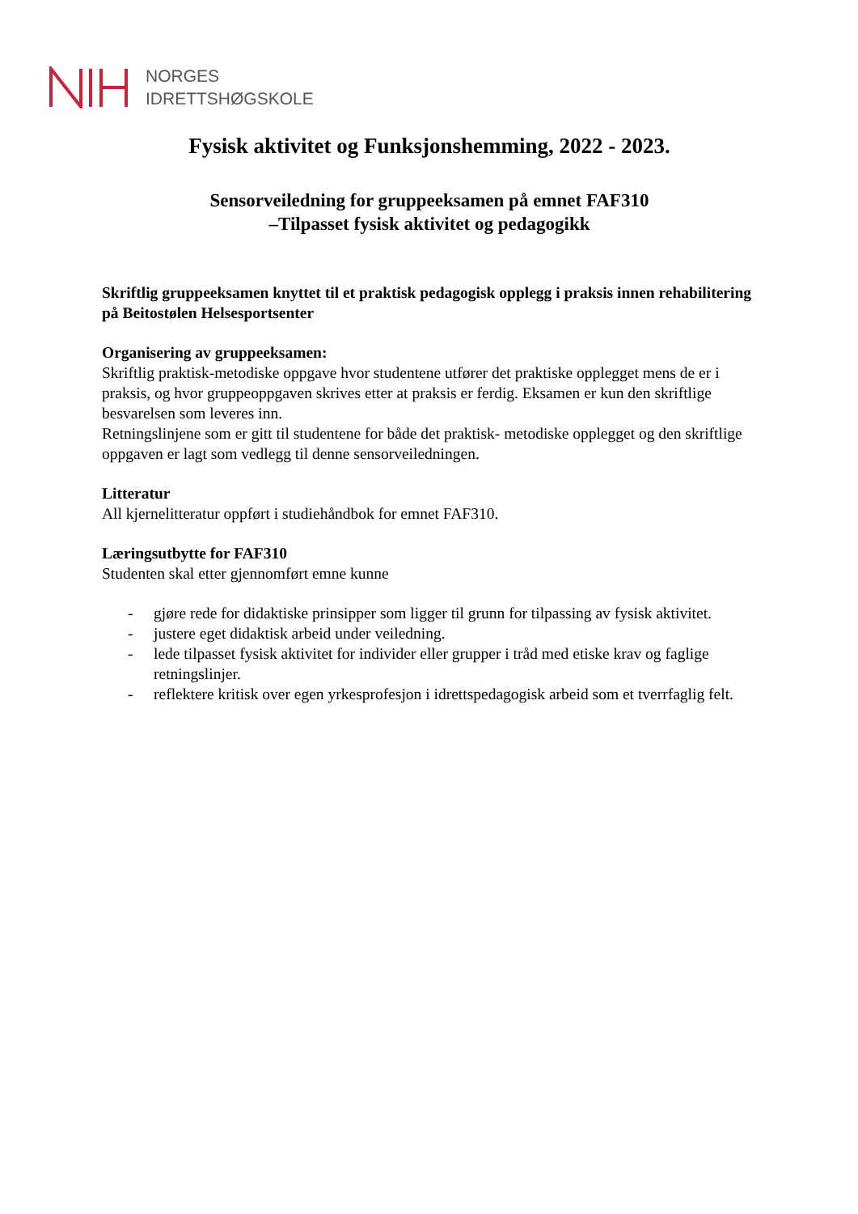NORGES
IDRETTSHØGSKOLE
Fysisk aktivitet og Funksjonshemming, 2022 - 2023.
Sensorveiledning for gruppeeksamen på emnet FAF310
–Tilpasset fysisk aktivitet og pedagogikk
Skriftlig gruppeeksamen knyttet til et praktisk pedagogisk opplegg i praksis innen rehabilitering på Beitostølen Helsesportsenter
Organisering av gruppeeksamen:
Skriftlig praktisk-metodiske oppgave hvor studentene utfører det praktiske opplegget mens de er i praksis, og hvor gruppeoppgaven skrives etter at praksis er ferdig. Eksamen er kun den skriftlige besvarelsen som leveres inn.
Retningslinjene som er gitt til studentene for både det praktisk- metodiske opplegget og den skriftlige oppgaven er lagt som vedlegg til denne sensorveiledningen.
Litteratur
All kjernelitteratur oppført i studiehåndbok for emnet FAF310.
Læringsutbytte for FAF310
Studenten skal etter gjennomført emne kunne
- gjøre rede for didaktiske prinsipper som ligger til grunn for tilpassing av fysisk aktivitet.
- justere eget didaktisk arbeid under veiledning.
- lede tilpasset fysisk aktivitet for individer eller grupper i tråd med etiske krav og faglige retningslinjer.
- reflektere kritisk over egen yrkesprofesjon i idrettspedagogisk arbeid som et tverrfaglig felt.